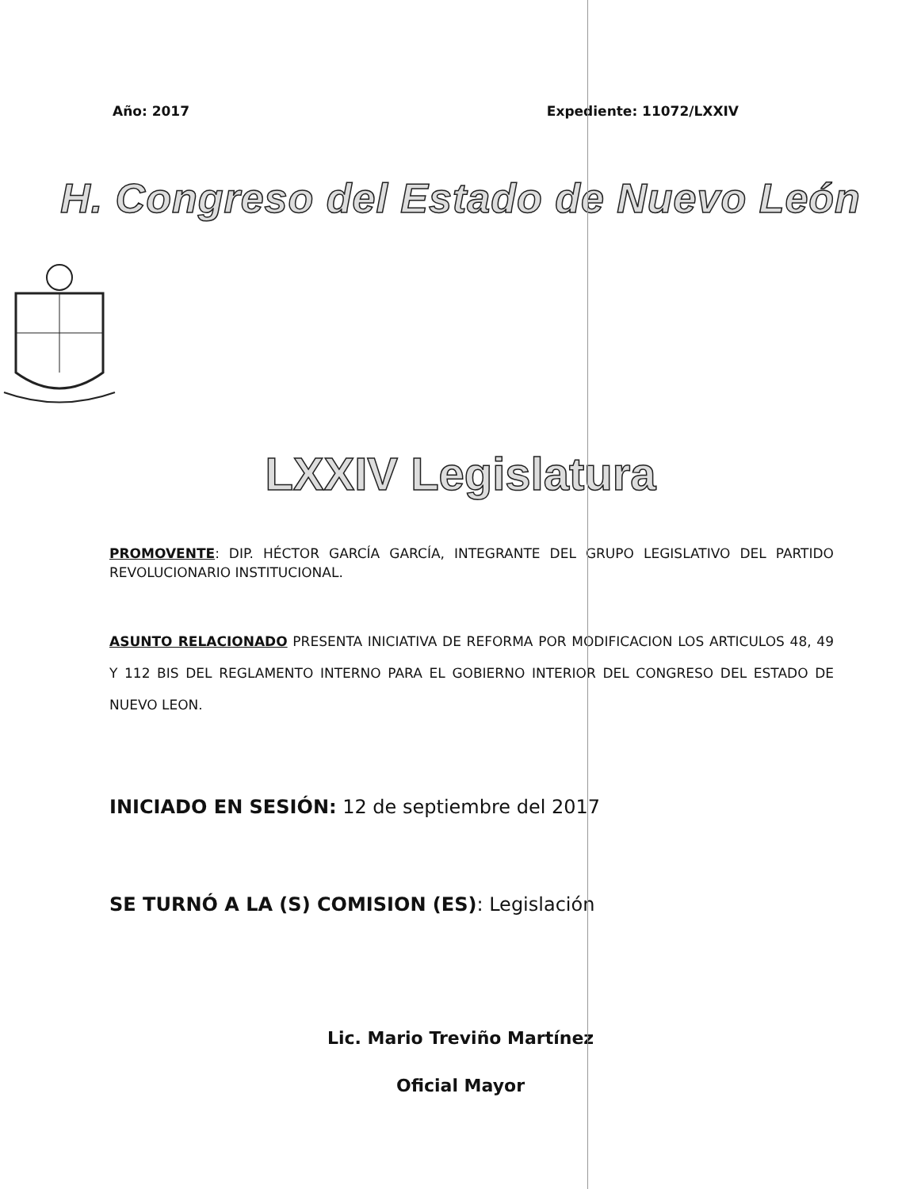Año: 2017 Expediente: 11072/LXXIV
H. Congreso del Estado de Nuevo León
LXXIV Legislatura
PROMOVENTE: DIP. HÉCTOR GARCÍA GARCÍA, INTEGRANTE DEL GRUPO LEGISLATIVO DEL PARTIDO REVOLUCIONARIO INSTITUCIONAL.
ASUNTO RELACIONADO PRESENTA INICIATIVA DE REFORMA POR MODIFICACION LOS ARTICULOS 48, 49 Y 112 BIS DEL REGLAMENTO INTERNO PARA EL GOBIERNO INTERIOR DEL CONGRESO DEL ESTADO DE NUEVO LEON.
INICIADO EN SESIÓN: 12 de septiembre del 2017
SE TURNÓ A LA (S) COMISION (ES): Legislación
Lic. Mario Treviño Martínez
Oficial Mayor